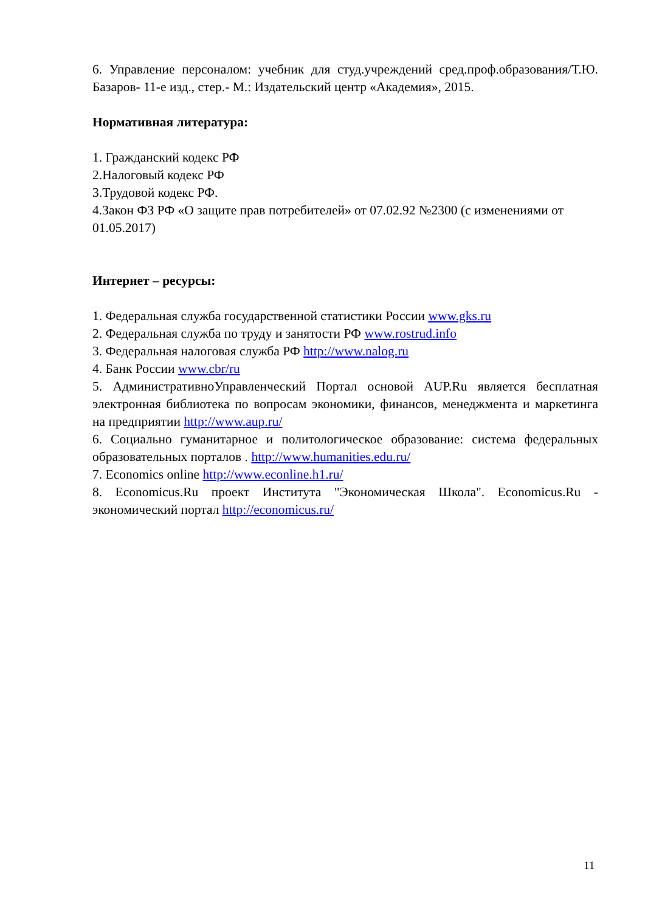6. Управление персоналом: учебник для студ.учреждений сред.проф.образования/Т.Ю. Базаров- 11-е изд., стер.- М.: Издательский центр «Академия», 2015.
Нормативная литература:
1. Гражданский кодекс РФ
2.Налоговый кодекс РФ
3.Трудовой кодекс РФ.
4.Закон ФЗ РФ «О защите прав потребителей» от 07.02.92 №2300 (с изменениями от 01.05.2017)
Интернет – ресурсы:
1. Федеральная служба государственной статистики России www.gks.ru
2. Федеральная служба по труду и занятости РФ www.rostrud.info
3. Федеральная налоговая служба РФ http://www.nalog.ru
4. Банк России www.cbr/ru
5. АдминистративноУправленческий Портал основой AUP.Ru является бесплатная электронная библиотека по вопросам экономики, финансов, менеджмента и маркетинга на предприятии http://www.aup.ru/
6. Социально гуманитарное и политологическое образование: система федеральных образовательных порталов . http://www.humanities.edu.ru/
7. Economics online http://www.econline.h1.ru/
8. Economicus.Ru проект Института "Экономическая Школа". Economicus.Ru - экономический портал http://economicus.ru/
11